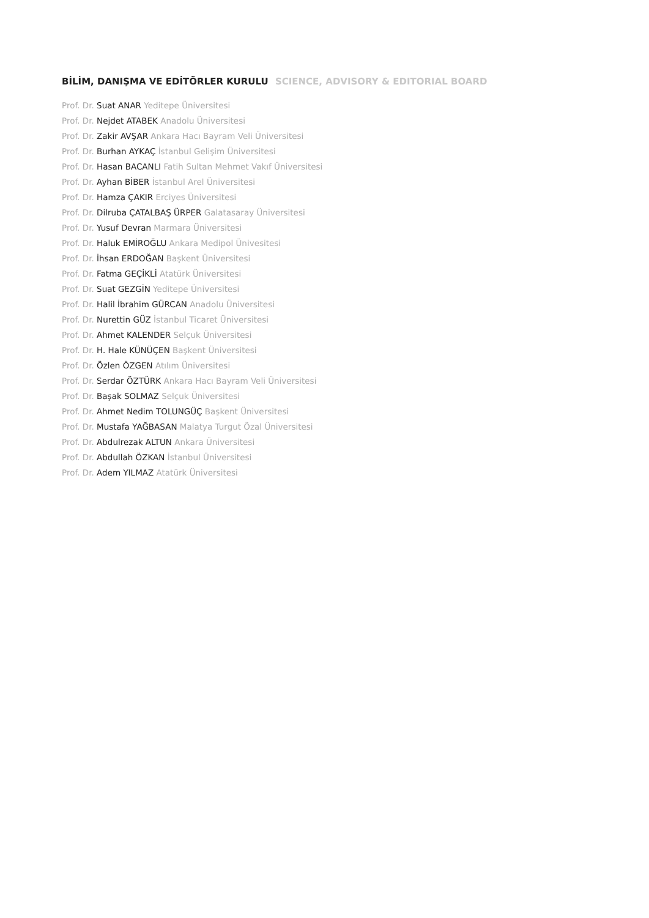BİLİM, DANIŞMA VE EDİTÖRLER KURULU SCIENCE, ADVISORY & EDITORIAL BOARD
Prof. Dr. Suat ANAR Yeditepe Üniversitesi
Prof. Dr. Nejdet ATABEK Anadolu Üniversitesi
Prof. Dr. Zakir AVŞAR Ankara Hacı Bayram Veli Üniversitesi
Prof. Dr. Burhan AYKAÇ İstanbul Gelişim Üniversitesi
Prof. Dr. Hasan BACANLI Fatih Sultan Mehmet Vakıf Üniversitesi
Prof. Dr. Ayhan BİBER İstanbul Arel Üniversitesi
Prof. Dr. Hamza ÇAKIR Erciyes Üniversitesi
Prof. Dr. Dilruba ÇATALBAŞ ÜRPER Galatasaray Üniversitesi
Prof. Dr. Yusuf Devran Marmara Üniversitesi
Prof. Dr. Haluk EMİROĞLU Ankara Medipol Ünivesitesi
Prof. Dr. İhsan ERDOĞAN Başkent Üniversitesi
Prof. Dr. Fatma GEÇİKLİ Atatürk Üniversitesi
Prof. Dr. Suat GEZGİN Yeditepe Üniversitesi
Prof. Dr. Halil İbrahim GÜRCAN Anadolu Üniversitesi
Prof. Dr. Nurettin GÜZ İstanbul Ticaret Üniversitesi
Prof. Dr. Ahmet KALENDER Selçuk Üniversitesi
Prof. Dr. H. Hale KÜNÜÇEN Başkent Üniversitesi
Prof. Dr. Özlen ÖZGEN Atılım Üniversitesi
Prof. Dr. Serdar ÖZTÜRK Ankara Hacı Bayram Veli Üniversitesi
Prof. Dr. Başak SOLMAZ Selçuk Üniversitesi
Prof. Dr. Ahmet Nedim TOLUNGÜÇ Başkent Üniversitesi
Prof. Dr. Mustafa YAĞBASAN Malatya Turgut Özal Üniversitesi
Prof. Dr. Abdulrezak ALTUN Ankara Üniversitesi
Prof. Dr. Abdullah ÖZKAN İstanbul Üniversitesi
Prof. Dr. Adem YILMAZ Atatürk Üniversitesi